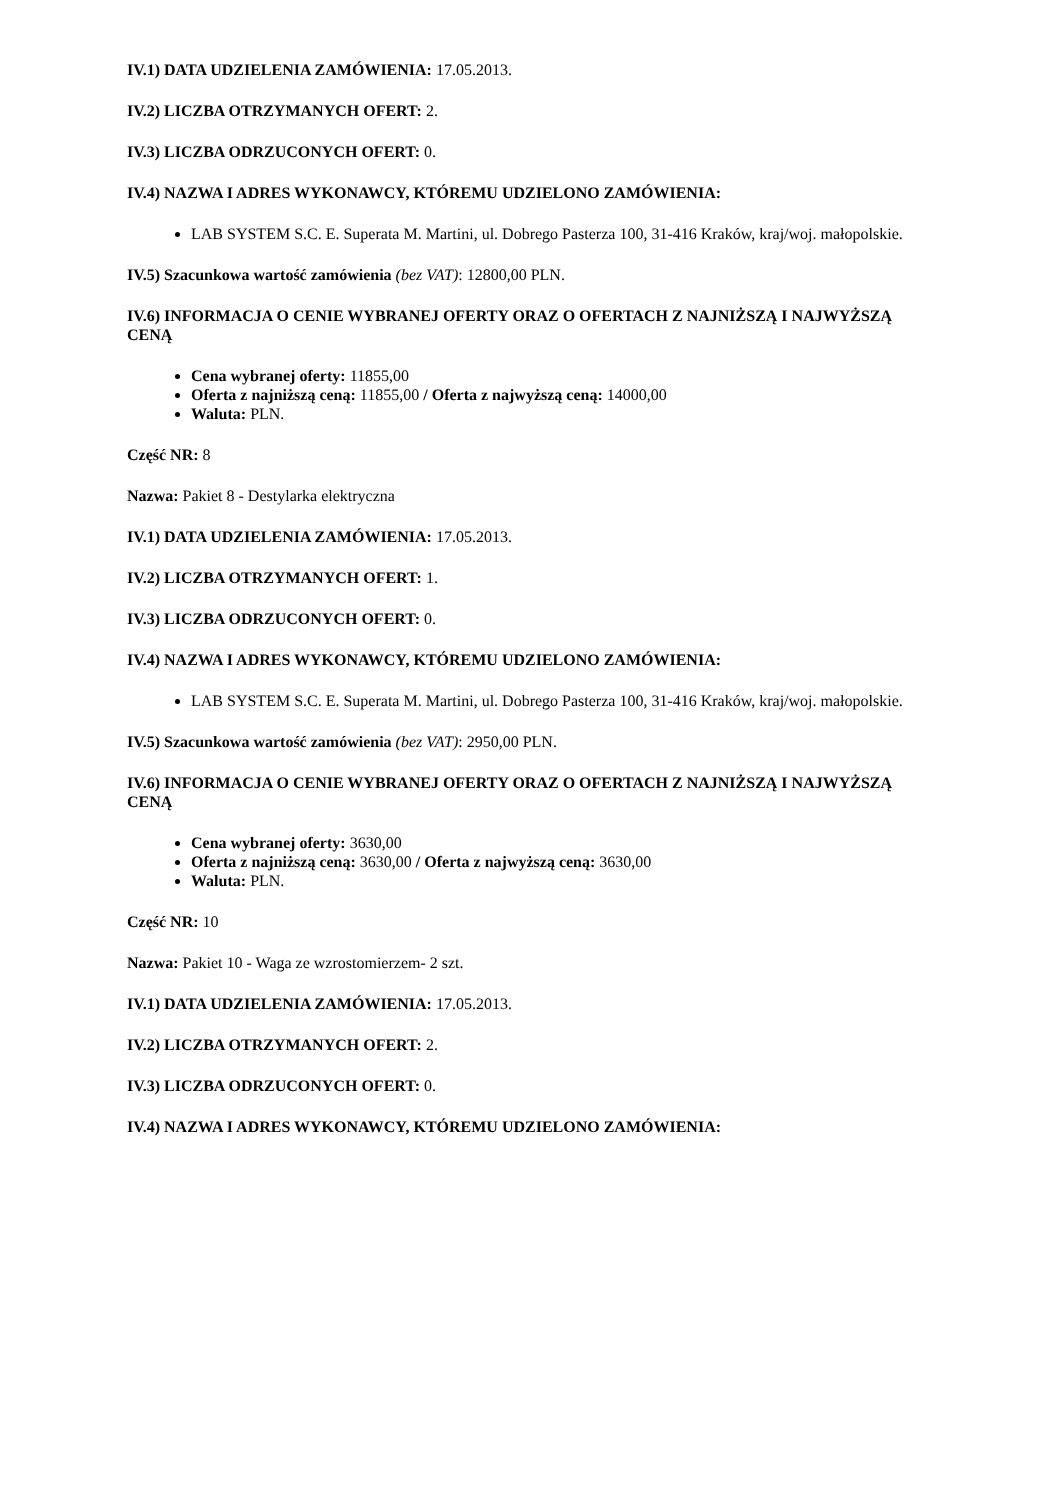IV.1) DATA UDZIELENIA ZAMÓWIENIA: 17.05.2013.
IV.2) LICZBA OTRZYMANYCH OFERT: 2.
IV.3) LICZBA ODRZUCONYCH OFERT: 0.
IV.4) NAZWA I ADRES WYKONAWCY, KTÓREMU UDZIELONO ZAMÓWIENIA:
LAB SYSTEM S.C. E. Superata M. Martini, ul. Dobrego Pasterza 100, 31-416 Kraków, kraj/woj. małopolskie.
IV.5) Szacunkowa wartość zamówienia (bez VAT): 12800,00 PLN.
IV.6) INFORMACJA O CENIE WYBRANEJ OFERTY ORAZ O OFERTACH Z NAJNIŻSZĄ I NAJWYŻSZĄ CENĄ
Cena wybranej oferty: 11855,00
Oferta z najniższą ceną: 11855,00 / Oferta z najwyższą ceną: 14000,00
Waluta: PLN.
Część NR: 8
Nazwa: Pakiet 8 - Destylarka elektryczna
IV.1) DATA UDZIELENIA ZAMÓWIENIA: 17.05.2013.
IV.2) LICZBA OTRZYMANYCH OFERT: 1.
IV.3) LICZBA ODRZUCONYCH OFERT: 0.
IV.4) NAZWA I ADRES WYKONAWCY, KTÓREMU UDZIELONO ZAMÓWIENIA:
LAB SYSTEM S.C. E. Superata M. Martini, ul. Dobrego Pasterza 100, 31-416 Kraków, kraj/woj. małopolskie.
IV.5) Szacunkowa wartość zamówienia (bez VAT): 2950,00 PLN.
IV.6) INFORMACJA O CENIE WYBRANEJ OFERTY ORAZ O OFERTACH Z NAJNIŻSZĄ I NAJWYŻSZĄ CENĄ
Cena wybranej oferty: 3630,00
Oferta z najniższą ceną: 3630,00 / Oferta z najwyższą ceną: 3630,00
Waluta: PLN.
Część NR: 10
Nazwa: Pakiet 10 - Waga ze wzrostomierzem- 2 szt.
IV.1) DATA UDZIELENIA ZAMÓWIENIA: 17.05.2013.
IV.2) LICZBA OTRZYMANYCH OFERT: 2.
IV.3) LICZBA ODRZUCONYCH OFERT: 0.
IV.4) NAZWA I ADRES WYKONAWCY, KTÓREMU UDZIELONO ZAMÓWIENIA: